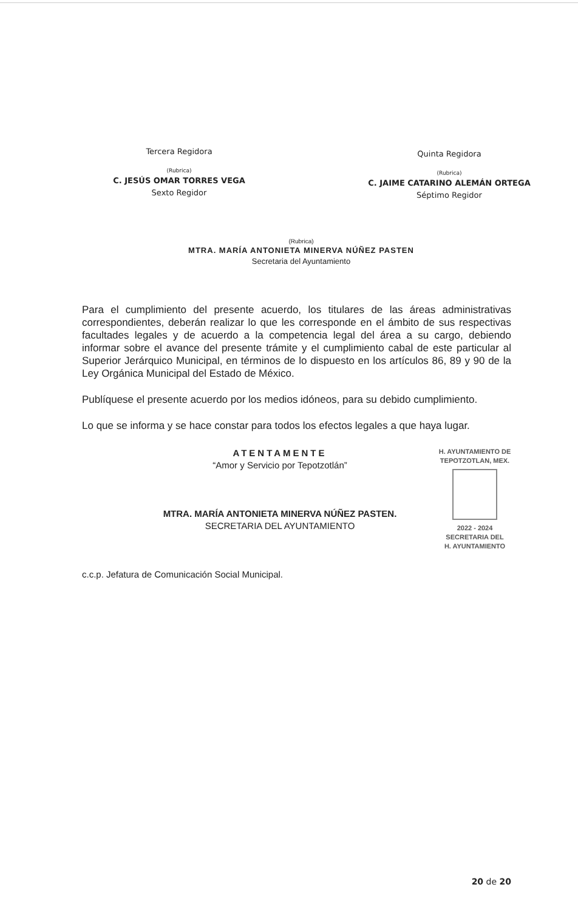Tercera Regidora
(Rubrica)
C. JESÚS OMAR TORRES VEGA
Sexto Regidor
Quinta Regidora
(Rubrica)
C. JAIME CATARINO ALEMÁN ORTEGA
Séptimo Regidor
(Rubrica)
MTRA. MARÍA ANTONIETA MINERVA NÚÑEZ PASTEN
Secretaria del Ayuntamiento
Para el cumplimiento del presente acuerdo, los titulares de las áreas administrativas correspondientes, deberán realizar lo que les corresponde en el ámbito de sus respectivas facultades legales y de acuerdo a la competencia legal del área a su cargo, debiendo informar sobre el avance del presente trámite y el cumplimiento cabal de este particular al Superior Jerárquico Municipal, en términos de lo dispuesto en los artículos 86, 89 y 90 de la Ley Orgánica Municipal del Estado de México.
Publíquese el presente acuerdo por los medios idóneos, para su debido cumplimiento.
Lo que se informa y se hace constar para todos los efectos legales a que haya lugar.
ATENTAMENTE
“Amor y Servicio por Tepotzotlán”
MTRA. MARÍA ANTONIETA MINERVA NÚÑEZ PASTEN.
SECRETARIA DEL AYUNTAMIENTO
H. AYUNTAMIENTO DE
TEPOTZOTLAN, MEX.
2022 - 2024
SECRETARIA DEL
H. AYUNTAMIENTO
c.c.p. Jefatura de Comunicación Social Municipal.
20 de 20